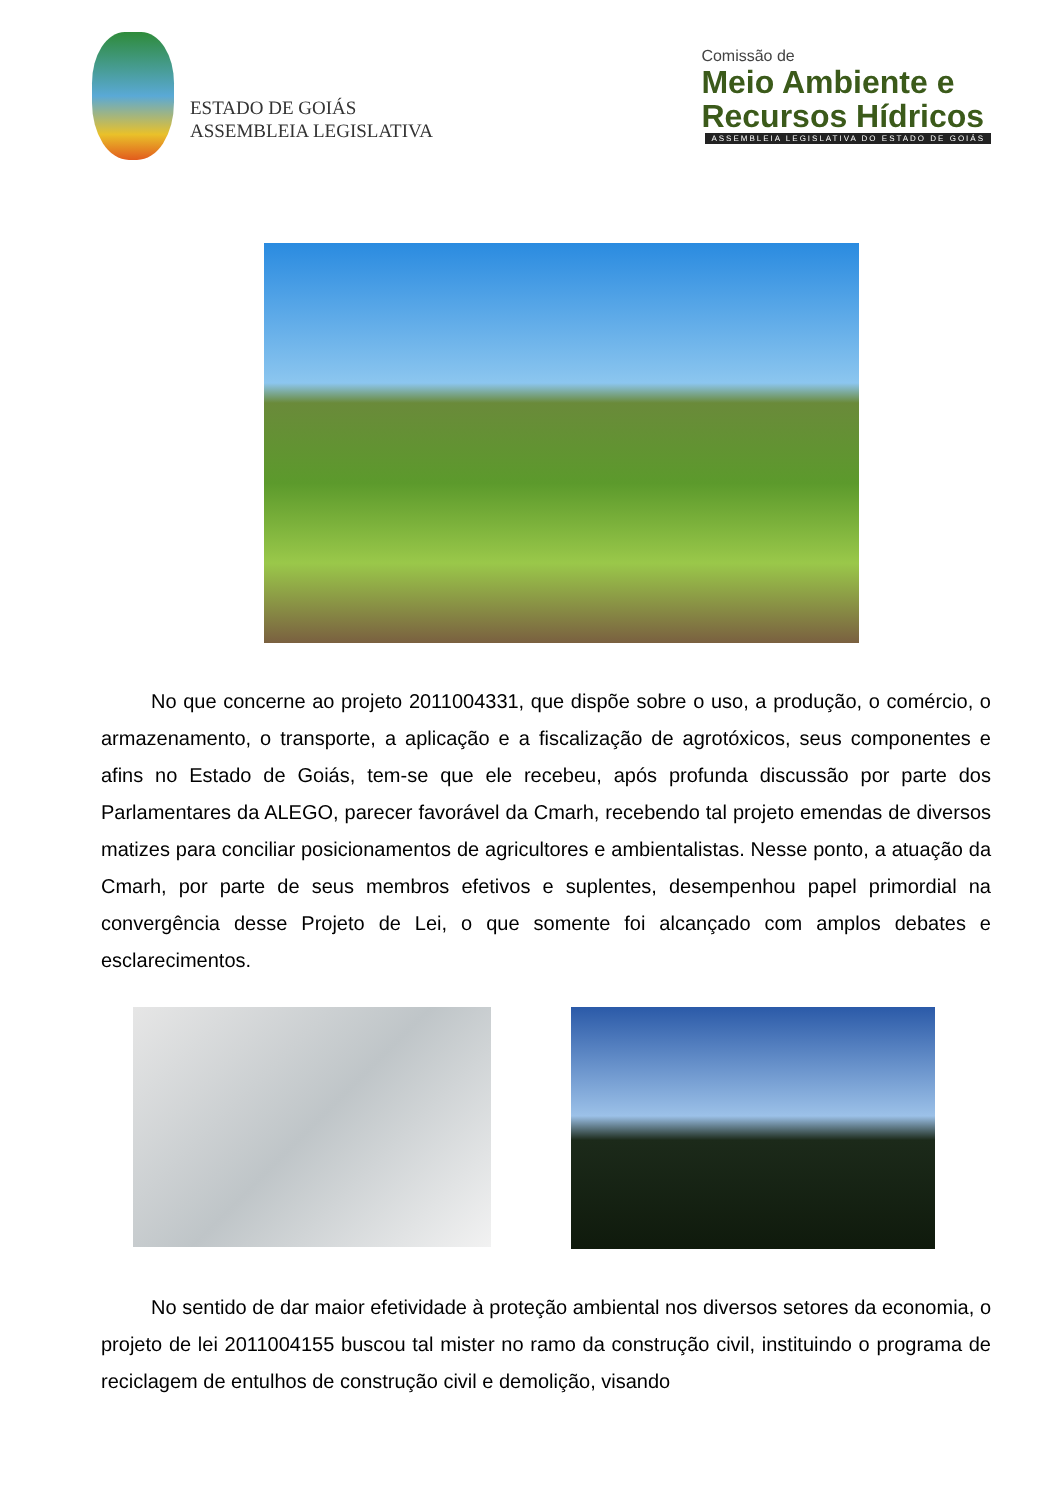ESTADO DE GOIÁS
ASSEMBLEIA LEGISLATIVA
Comissão de
Meio Ambiente e
Recursos Hídricos
ASSEMBLEIA LEGISLATIVA DO ESTADO DE GOIÁS
No que concerne ao projeto 2011004331, que dispõe sobre o uso, a produção, o comércio, o armazenamento, o transporte, a aplicação e a fiscalização de agrotóxicos, seus componentes e afins no Estado de Goiás, tem-se que ele recebeu, após profunda discussão por parte dos Parlamentares da ALEGO, parecer favorável da Cmarh, recebendo tal projeto emendas de diversos matizes para conciliar posicionamentos de agricultores e ambientalistas. Nesse ponto, a atuação da Cmarh, por parte de seus membros efetivos e suplentes, desempenhou papel primordial na convergência desse Projeto de Lei, o que somente foi alcançado com amplos debates e esclarecimentos.
No sentido de dar maior efetividade à proteção ambiental nos diversos setores da economia, o projeto de lei 2011004155 buscou tal mister no ramo da construção civil, instituindo o programa de reciclagem de entulhos de construção civil e demolição, visando